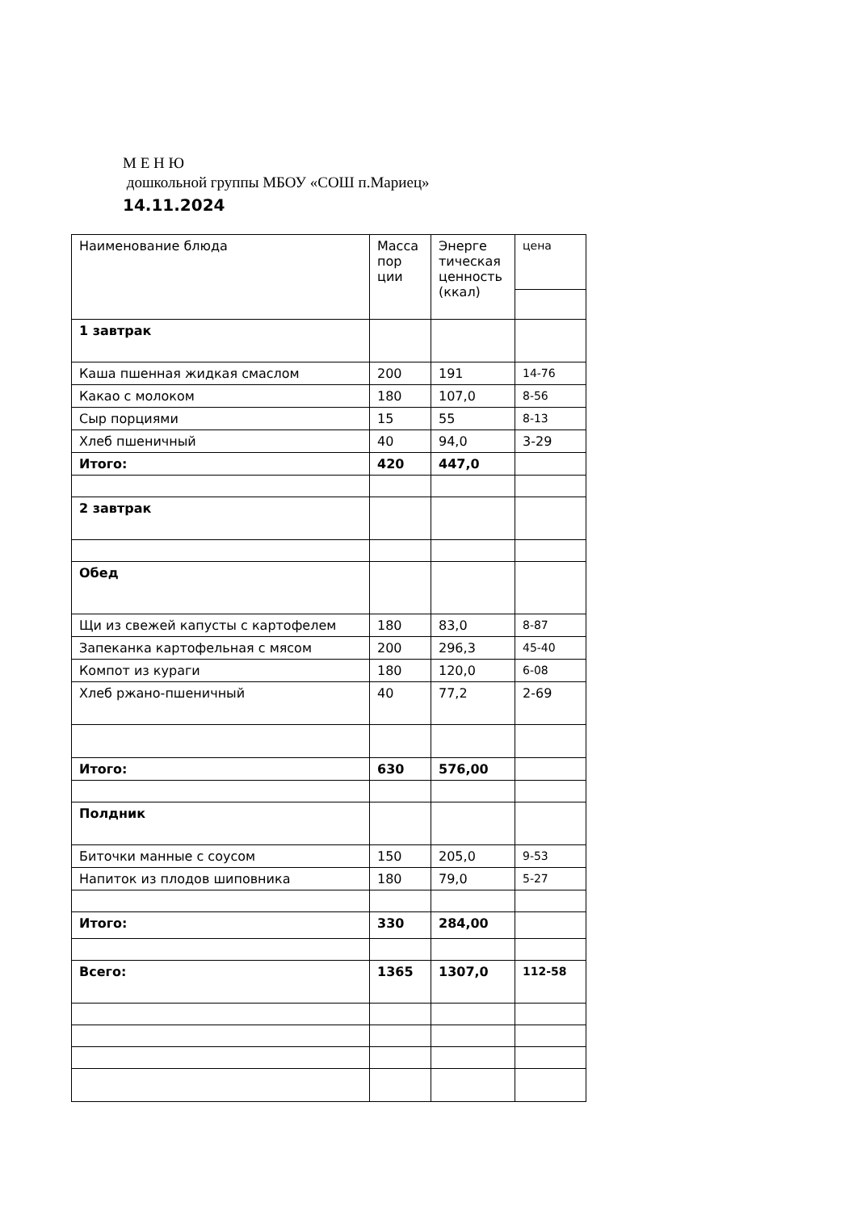М Е Н Ю
дошкольной группы МБОУ «СОШ п.Мариец»
14.11.2024
| Наименование блюда | Масса пор ции | Энерге тическая ценность (ккал) | цена |
| 1 завтрак | | | |
| Каша пшенная жидкая смаслом | 200 | 191 | 14-76 |
| Какао с молоком | 180 | 107,0 | 8-56 |
| Сыр порциями | 15 | 55 | 8-13 |
| Хлеб пшеничный | 40 | 94,0 | 3-29 |
| Итого: | 420 | 447,0 | |
| 2 завтрак | | | |
| Обед | | | |
| Щи из свежей капусты с картофелем | 180 | 83,0 | 8-87 |
| Запеканка картофельная с мясом | 200 | 296,3 | 45-40 |
| Компот из кураги | 180 | 120,0 | 6-08 |
| Хлеб ржано-пшеничный | 40 | 77,2 | 2-69 |
| Итого: | 630 | 576,00 | |
| Полдник | | | |
| Биточки манные с соусом | 150 | 205,0 | 9-53 |
| Напиток из плодов шиповника | 180 | 79,0 | 5-27 |
| Итого: | 330 | 284,00 | |
| Всего: | 1365 | 1307,0 | 112-58 |